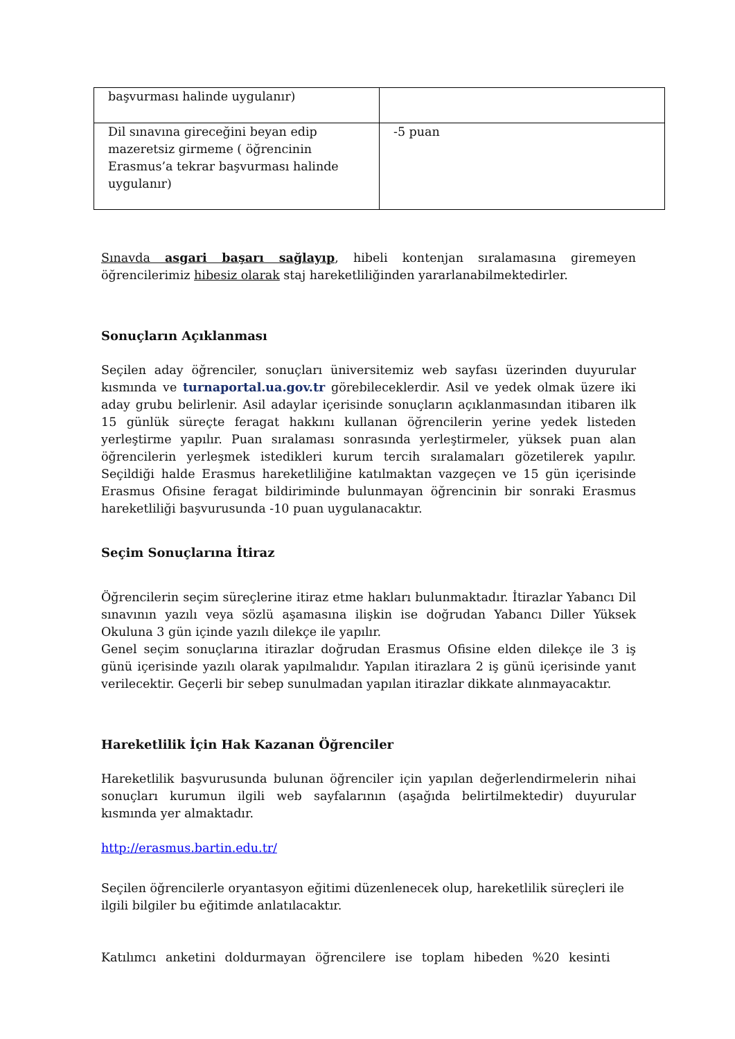| başvurması halinde uygulanır) | |
| Dil sınavına gireceğini beyan edip mazeretsiz girmeme ( öğrencinin Erasmus’a tekrar başvurması halinde uygulanır) | -5 puan |
Sınavda asgari başarı sağlayıp, hibeli kontenjan sıralamasına giremeyen öğrencilerimiz hibesiz olarak staj hareketliliğinden yararlanabilmektedirler.
Sonuçların Açıklanması
Seçilen aday öğrenciler, sonuçları üniversitemiz web sayfası üzerinden duyurular kısmında ve turnaportal.ua.gov.tr görebileceklerdir. Asil ve yedek olmak üzere iki aday grubu belirlenir. Asil adaylar içerisinde sonuçların açıklanmasından itibaren ilk 15 günlük süreçte feragat hakkını kullanan öğrencilerin yerine yedek listeden yerleştirme yapılır. Puan sıralaması sonrasında yerleştirmeler, yüksek puan alan öğrencilerin yerleşmek istedikleri kurum tercih sıralamaları gözetilerek yapılır. Seçildiği halde Erasmus hareketliliğine katılmaktan vazgeçen ve 15 gün içerisinde Erasmus Ofisine feragat bildiriminde bulunmayan öğrencinin bir sonraki Erasmus hareketliliği başvurusunda -10 puan uygulanacaktır.
Seçim Sonuçlarına İtiraz
Öğrencilerin seçim süreçlerine itiraz etme hakları bulunmaktadır. İtirazlar Yabancı Dil sınavının yazılı veya sözlü aşamasına ilişkin ise doğrudan Yabancı Diller Yüksek Okuluna 3 gün içinde yazılı dilekçe ile yapılır.
Genel seçim sonuçlarına itirazlar doğrudan Erasmus Ofisine elden dilekçe ile 3 iş günü içerisinde yazılı olarak yapılmalıdır. Yapılan itirazlara 2 iş günü içerisinde yanıt verilecektir. Geçerli bir sebep sunulmadan yapılan itirazlar dikkate alınmayacaktır.
Hareketlilik İçin Hak Kazanan Öğrenciler
Hareketlilik başvurusunda bulunan öğrenciler için yapılan değerlendirmelerin nihai sonuçları kurumun ilgili web sayfalarının (aşağıda belirtilmektedir) duyurular kısmında yer almaktadır.
http://erasmus.bartin.edu.tr/
Seçilen öğrencilerle oryantasyon eğitimi düzenlenecek olup, hareketlilik süreçleri ile ilgili bilgiler bu eğitimde anlatılacaktır.
Katılımcı anketini doldurmayan öğrencilere ise toplam hibeden %20 kesinti